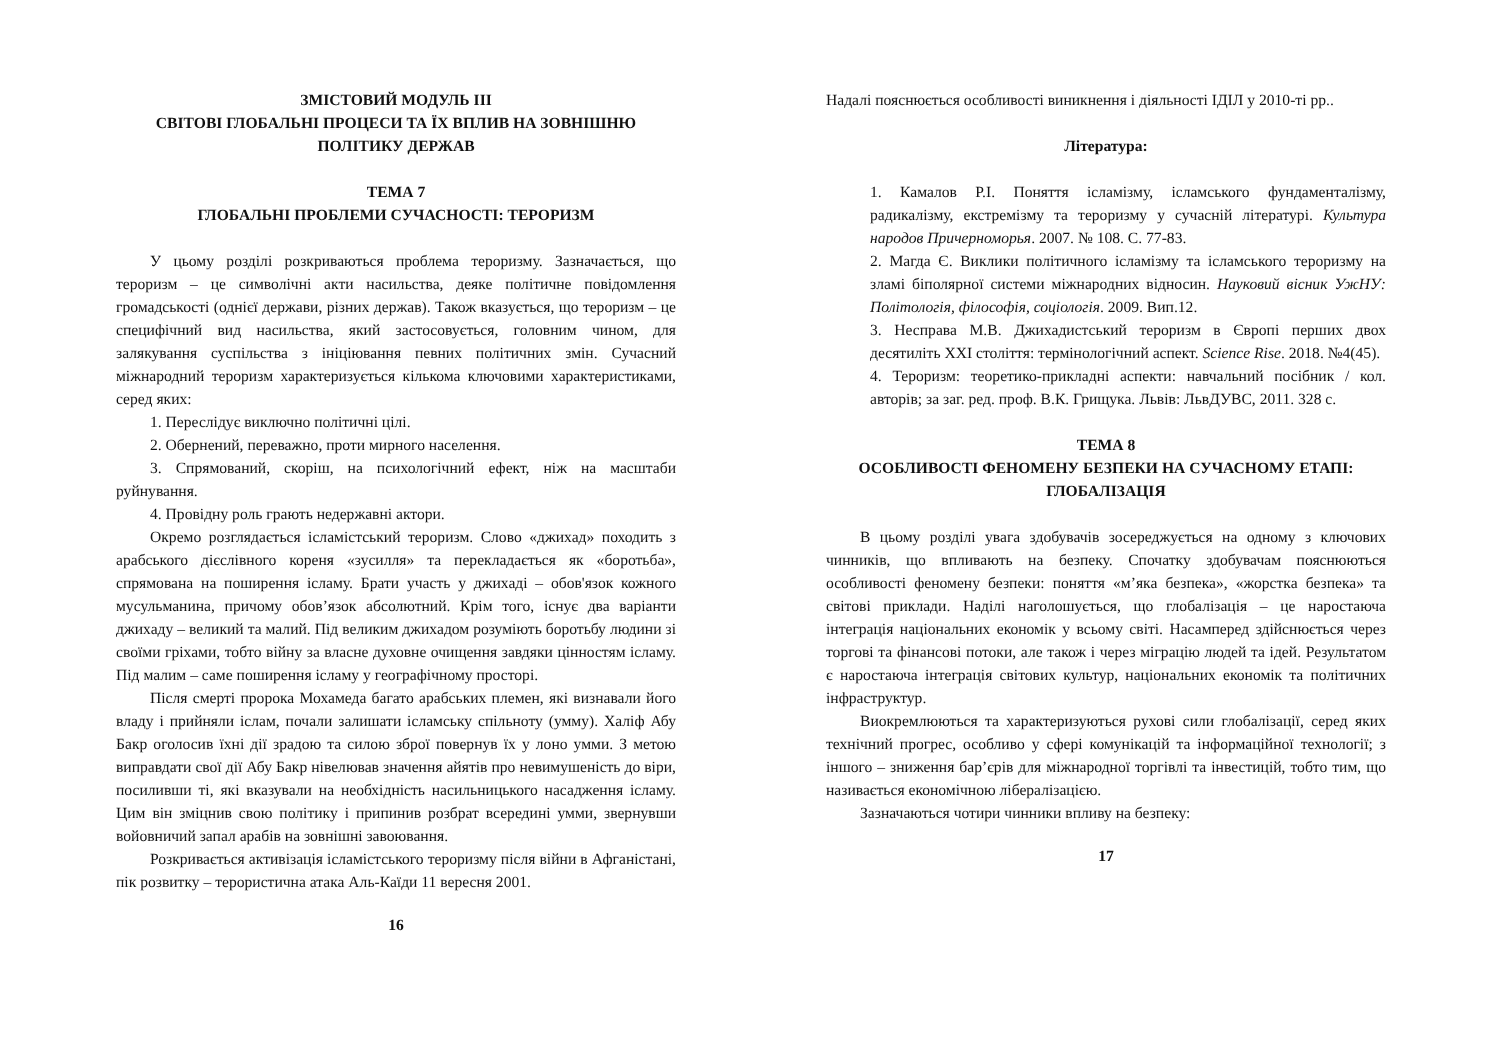ЗМІСТОВИЙ МОДУЛЬ ІІІ
СВІТОВІ ГЛОБАЛЬНІ ПРОЦЕСИ ТА ЇХ ВПЛИВ НА ЗОВНІШНЮ ПОЛІТИКУ ДЕРЖАВ
ТЕМА 7
ГЛОБАЛЬНІ ПРОБЛЕМИ СУЧАСНОСТІ: ТЕРОРИЗМ
У цьому розділі розкриваються проблема тероризму. Зазначається, що тероризм – це символічні акти насильства, деяке політичне повідомлення громадськості (однієї держави, різних держав). Також вказується, що тероризм – це специфічний вид насильства, який застосовується, головним чином, для залякування суспільства з ініціювання певних політичних змін. Сучасний міжнародний тероризм характеризується кількома ключовими характеристиками, серед яких:
1. Переслідує виключно політичні цілі.
2. Обернений, переважно, проти мирного населення.
3. Спрямований, скоріш, на психологічний ефект, ніж на масштаби руйнування.
4. Провідну роль грають недержавні актори.
Окремо розглядається ісламістський тероризм. Слово «джихад» походить з арабського дієслівного кореня «зусилля» та перекладається як «боротьба», спрямована на поширення ісламу. Брати участь у джихаді – обов'язок кожного мусульманина, причому обов’язок абсолютний. Крім того, існує два варіанти джихаду – великий та малий. Під великим джихадом розуміють боротьбу людини зі своїми гріхами, тобто війну за власне духовне очищення завдяки цінностям ісламу. Під малим – саме поширення ісламу у географічному просторі.
Після смерті пророка Мохамеда багато арабських племен, які визнавали його владу і прийняли іслам, почали залишати ісламську спільноту (умму). Халіф Абу Бакр оголосив їхні дії зрадою та силою зброї повернув їх у лоно умми. З метою виправдати свої дії Абу Бакр нівелював значення айятів про невимушеність до віри, посиливши ті, які вказували на необхідність насильницького насадження ісламу. Цим він зміцнив свою політику і припинив розбрат всередині умми, звернувши войовничий запал арабів на зовнішні завоювання.
Розкривається активізація ісламістського тероризму після війни в Афганістані, пік розвитку – терористична атака Аль-Каїди 11 вересня 2001.
16
Надалі пояснюється особливості виникнення і діяльності ІДІЛ у 2010-ті рр..
Література:
1. Камалов Р.І. Поняття ісламізму, ісламського фундаменталізму, радикалізму, екстремізму та тероризму у сучасній літературі. Культура народов Причерноморья. 2007. № 108. С. 77-83.
2. Магда Є. Виклики політичного ісламізму та ісламського тероризму на зламі біполярної системи міжнародних відносин. Науковий вісник УжНУ: Політологія, філософія, соціологія. 2009. Вип.12.
3. Несправа М.В. Джихадистський тероризм в Європі перших двох десятиліть XXI століття: термінологічний аспект. Science Rise. 2018. №4(45).
4. Тероризм: теоретико-прикладні аспекти: навчальний посібник / кол. авторів; за заг. ред. проф. В.К. Грищука. Львів: ЛьвДУВС, 2011. 328 с.
ТЕМА 8
ОСОБЛИВОСТІ ФЕНОМЕНУ БЕЗПЕКИ НА СУЧАСНОМУ ЕТАПІ: ГЛОБАЛІЗАЦІЯ
В цьому розділі увага здобувачів зосереджується на одному з ключових чинників, що впливають на безпеку. Спочатку здобувачам пояснюються особливості феномену безпеки: поняття «м’яка безпека», «жорстка безпека» та світові приклади. Наділі наголошується, що глобалізація – це наростаюча інтеграція національних економік у всьому світі. Насамперед здійснюється через торгові та фінансові потоки, але також і через міграцію людей та ідей. Результатом є наростаюча інтеграція світових культур, національних економік та політичних інфраструктур.
Виокремлюються та характеризуються рухові сили глобалізації, серед яких технічний прогрес, особливо у сфері комунікацій та інформаційної технології; з іншого – зниження бар’єрів для міжнародної торгівлі та інвестицій, тобто тим, що називається економічною лібералізацією.
Зазначаються чотири чинники впливу на безпеку:
17